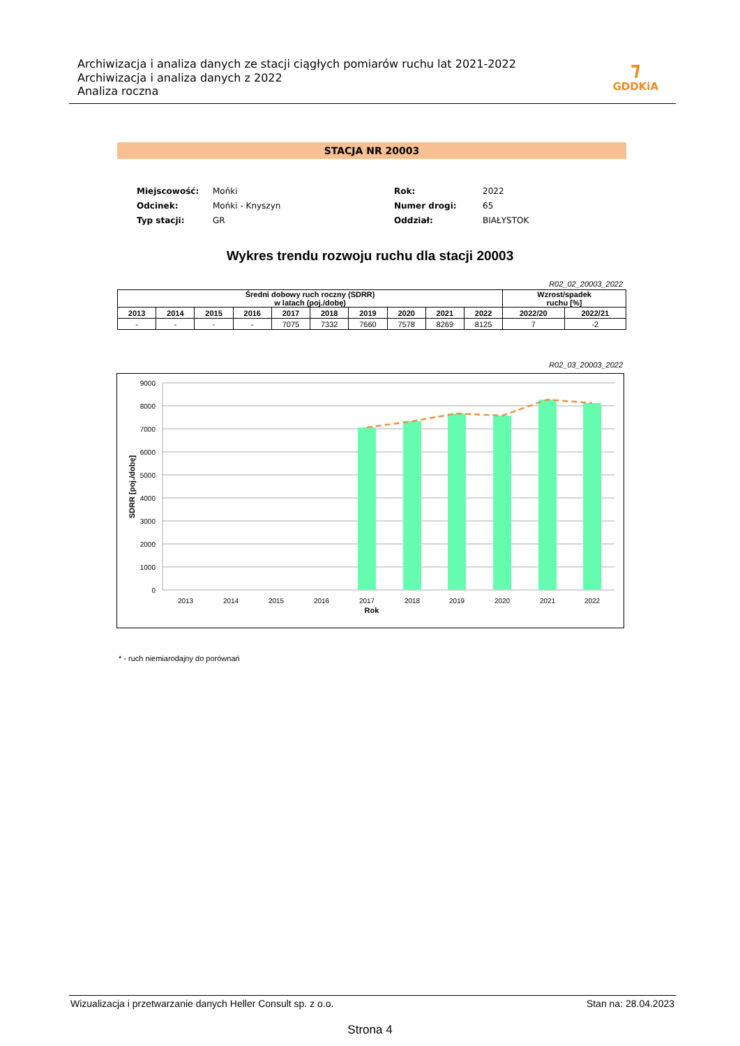Archiwizacja i analiza danych ze stacji ciągłych pomiarów ruchu lat 2021-2022
Archiwizacja i analiza danych z 2022
Analiza roczna
⁊
GDDKiA
STACJA NR 20003
| Miejscowość: | Mońki | Rok: | 2022 |
| Odcinek: | Mońki - Knyszyn | Numer drogi: | 65 |
| Typ stacji: | GR | Oddział: | BIAŁYSTOK |
Wykres trendu rozwoju ruchu dla stacji 20003
R02_02_20003_2022
| Średni dobowy ruch roczny (SDRR) w latach (poj./dobę) | | | | | | | | | | Wzrost/spadek ruchu [%] | |
| --- | --- | --- | --- | --- | --- | --- | --- | --- | --- | --- | --- |
| 2013 | 2014 | 2015 | 2016 | 2017 | 2018 | 2019 | 2020 | 2021 | 2022 | 2022/20 | 2022/21 |
| - | - | - | - | 7075 | 7332 | 7660 | 7578 | 8269 | 8125 | 7 | -2 |
R02_03_20003_2022
9000
8000
7000
6000
5000
4000
3000
2000
1000
0
2013
2014
2015
2016
2017
2018
2019
2020
2021
2022
Rok
SDRR [poj./dobę]
* - ruch niemiarodajny do porównań
Wizualizacja i przetwarzanie danych Heller Consult sp. z o.o. Stan na: 28.04.2023
Strona 4